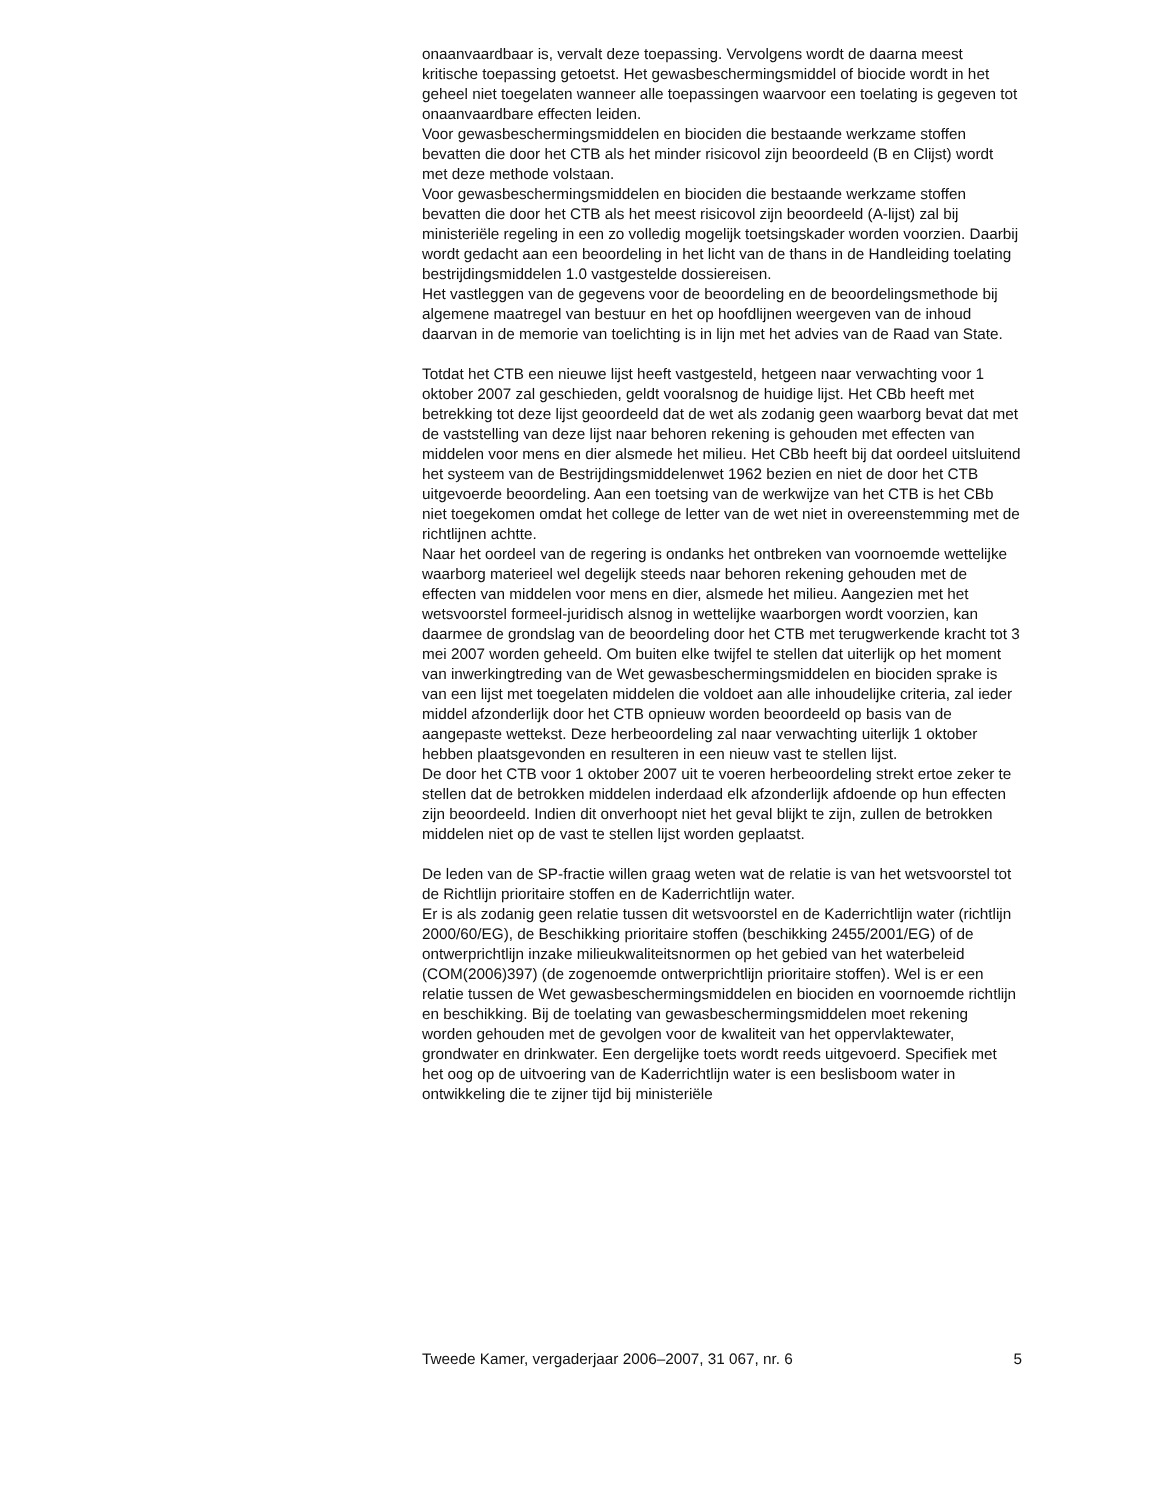onaanvaardbaar is, vervalt deze toepassing. Vervolgens wordt de daarna meest kritische toepassing getoetst. Het gewasbeschermingsmiddel of biocide wordt in het geheel niet toegelaten wanneer alle toepassingen waarvoor een toelating is gegeven tot onaanvaardbare effecten leiden.
Voor gewasbeschermingsmiddelen en biociden die bestaande werkzame stoffen bevatten die door het CTB als het minder risicovol zijn beoordeeld (B en Clijst) wordt met deze methode volstaan.
Voor gewasbeschermingsmiddelen en biociden die bestaande werkzame stoffen bevatten die door het CTB als het meest risicovol zijn beoordeeld (A-lijst) zal bij ministeriële regeling in een zo volledig mogelijk toetsingskader worden voorzien. Daarbij wordt gedacht aan een beoordeling in het licht van de thans in de Handleiding toelating bestrijdingsmiddelen 1.0 vastgestelde dossiereisen.
Het vastleggen van de gegevens voor de beoordeling en de beoordelingsmethode bij algemene maatregel van bestuur en het op hoofdlijnen weergeven van de inhoud daarvan in de memorie van toelichting is in lijn met het advies van de Raad van State.
Totdat het CTB een nieuwe lijst heeft vastgesteld, hetgeen naar verwachting voor 1 oktober 2007 zal geschieden, geldt vooralsnog de huidige lijst. Het CBb heeft met betrekking tot deze lijst geoordeeld dat de wet als zodanig geen waarborg bevat dat met de vaststelling van deze lijst naar behoren rekening is gehouden met effecten van middelen voor mens en dier alsmede het milieu. Het CBb heeft bij dat oordeel uitsluitend het systeem van de Bestrijdingsmiddelenwet 1962 bezien en niet de door het CTB uitgevoerde beoordeling. Aan een toetsing van de werkwijze van het CTB is het CBb niet toegekomen omdat het college de letter van de wet niet in overeenstemming met de richtlijnen achtte.
Naar het oordeel van de regering is ondanks het ontbreken van voornoemde wettelijke waarborg materieel wel degelijk steeds naar behoren rekening gehouden met de effecten van middelen voor mens en dier, alsmede het milieu. Aangezien met het wetsvoorstel formeel-juridisch alsnog in wettelijke waarborgen wordt voorzien, kan daarmee de grondslag van de beoordeling door het CTB met terugwerkende kracht tot 3 mei 2007 worden geheeld. Om buiten elke twijfel te stellen dat uiterlijk op het moment van inwerkingtreding van de Wet gewasbeschermingsmiddelen en biociden sprake is van een lijst met toegelaten middelen die voldoet aan alle inhoudelijke criteria, zal ieder middel afzonderlijk door het CTB opnieuw worden beoordeeld op basis van de aangepaste wettekst. Deze herbeoordeling zal naar verwachting uiterlijk 1 oktober hebben plaatsgevonden en resulteren in een nieuw vast te stellen lijst.
De door het CTB voor 1 oktober 2007 uit te voeren herbeoordeling strekt ertoe zeker te stellen dat de betrokken middelen inderdaad elk afzonderlijk afdoende op hun effecten zijn beoordeeld. Indien dit onverhoopt niet het geval blijkt te zijn, zullen de betrokken middelen niet op de vast te stellen lijst worden geplaatst.
De leden van de SP-fractie willen graag weten wat de relatie is van het wetsvoorstel tot de Richtlijn prioritaire stoffen en de Kaderrichtlijn water.
Er is als zodanig geen relatie tussen dit wetsvoorstel en de Kaderrichtlijn water (richtlijn 2000/60/EG), de Beschikking prioritaire stoffen (beschikking 2455/2001/EG) of de ontwerprichtlijn inzake milieukwaliteitsnormen op het gebied van het waterbeleid (COM(2006)397) (de zogenoemde ontwerprichtlijn prioritaire stoffen). Wel is er een relatie tussen de Wet gewasbeschermingsmiddelen en biociden en voornoemde richtlijn en beschikking. Bij de toelating van gewasbeschermingsmiddelen moet rekening worden gehouden met de gevolgen voor de kwaliteit van het oppervlaktewater, grondwater en drinkwater. Een dergelijke toets wordt reeds uitgevoerd. Specifiek met het oog op de uitvoering van de Kaderrichtlijn water is een beslisboom water in ontwikkeling die te zijner tijd bij ministeriële
Tweede Kamer, vergaderjaar 2006–2007, 31 067, nr. 6 5